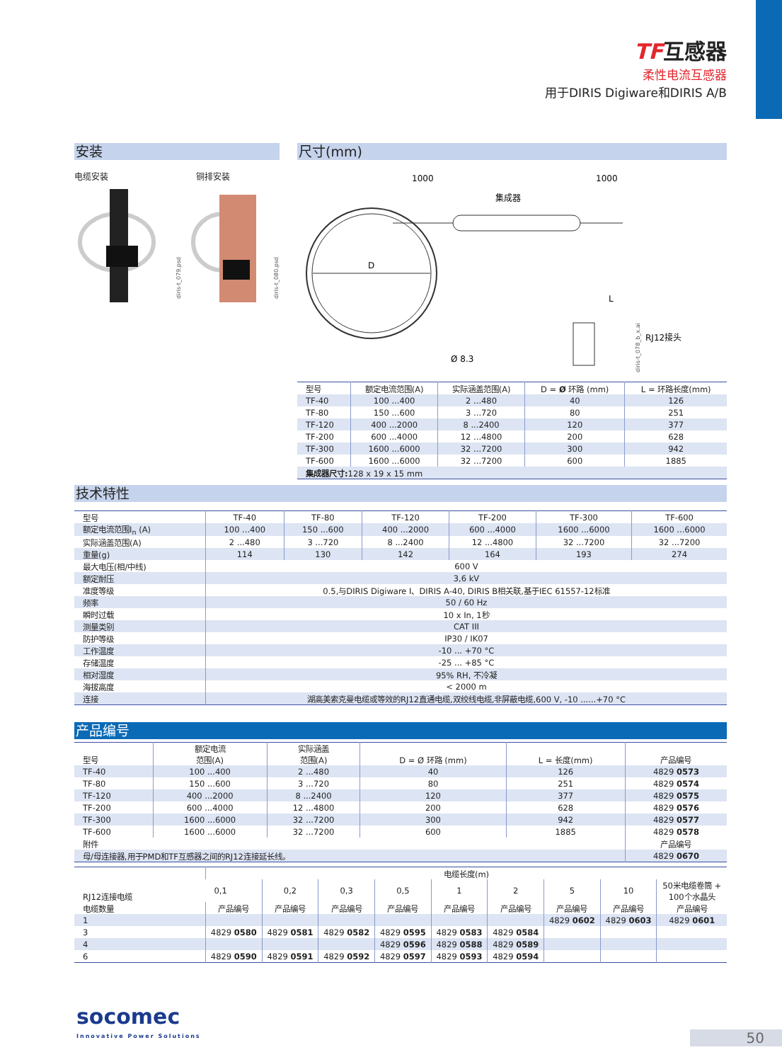TF互感器
柔性电流互感器
用于DIRIS Digiware和DIRIS A/B
安装
电缆安装 铜排安装
diris-t_079.psd
diris-t_080.psd
尺寸(mm)
1000
1000
集成器
D
Ø 8.3
RJ12接头
diris-t_078_b_x.ai
L
| 型号 | 额定电流范围(A) | 实际涵盖范围(A) | D = Ø 环路 (mm) | L = 环路长度(mm) |
| --- | --- | --- | --- | --- |
| TF-40 | 100 ...400 | 2 ...480 | 40 | 126 |
| TF-80 | 150 ...600 | 3 ...720 | 80 | 251 |
| TF-120 | 400 ...2000 | 8 ...2400 | 120 | 377 |
| TF-200 | 600 ...4000 | 12 ...4800 | 200 | 628 |
| TF-300 | 1600 ...6000 | 32 ...7200 | 300 | 942 |
| TF-600 | 1600 ...6000 | 32 ...7200 | 600 | 1885 |
| 集成器尺寸: 128 x 19 x 15 mm | | | | |
技术特性
| 型号 | TF-40 | TF-80 | TF-120 | TF-200 | TF-300 | TF-600 |
| --- | --- | --- | --- | --- | --- | --- |
| 额定电流范围I<sub>n</sub> (A) | 100 ...400 | 150 ...600 | 400 ...2000 | 600 ...4000 | 1600 ...6000 | 1600 ...6000 |
| 实际涵盖范围(A) | 2 ...480 | 3 ...720 | 8 ...2400 | 12 ...4800 | 32 ...7200 | 32 ...7200 |
| 重量(g) | 114 | 130 | 142 | 164 | 193 | 274 |
| 最大电压(相/中线) | 600 V | | | | | |
| 额定耐压 | 3,6 kV | | | | | |
| 准度等级 | 0.5,与DIRIS Digiware I、DIRIS A-40, DIRIS B相关联,基于IEC 61557-12标准 | | | | | |
| 频率 | 50 / 60 Hz | | | | | |
| 瞬时过载 | 10 x In, 1秒 | | | | | |
| 测量类别 | CAT III | | | | | |
| 防护等级 | IP30 / IK07 | | | | | |
| 工作温度 | -10 ... +70 °C | | | | | |
| 存储温度 | -25 ... +85 °C | | | | | |
| 相对湿度 | 95% RH, 不冷凝 | | | | | |
| 海拔高度 | < 2000 m | | | | | |
| 连接 | 湖高美索克曼电缆或等效的RJ12直通电缆,双绞线电缆,非屏蔽电缆,600 V, -10 ......+70 °C | | | | | |
产品编号
| 型号 | 额定电流 范围(A) | 实际涵盖 范围(A) | D = Ø 环路 (mm) | L = 长度(mm) | 产品编号 |
| --- | --- | --- | --- | --- | --- |
| TF-40 | 100 ...400 | 2 ...480 | 40 | 126 | 4829 0573 |
| TF-80 | 150 ...600 | 3 ...720 | 80 | 251 | 4829 0574 |
| TF-120 | 400 ...2000 | 8 ...2400 | 120 | 377 | 4829 0575 |
| TF-200 | 600 ...4000 | 12 ...4800 | 200 | 628 | 4829 0576 |
| TF-300 | 1600 ...6000 | 32 ...7200 | 300 | 942 | 4829 0577 |
| TF-600 | 1600 ...6000 | 32 ...7200 | 600 | 1885 | 4829 0578 |
| 附件 | | | | | 产品编号 |
| 母/母连接器,用于PMD和TF互感器之间的RJ12连接延长线。 | | | | | 4829 0670 |
| RJ12连接电缆 | 电缆长度(m) | | | | | | | | |
| --- | --- | --- | --- | --- | --- | --- | --- | --- | --- |
| | 0,1 | 0,2 | 0,3 | 0,5 | 1 | 2 | 5 | 10 | 50米电缆卷筒 + 100个水晶头 |
| 电缆数量 | 产品编号 | 产品编号 | 产品编号 | 产品编号 | 产品编号 | 产品编号 | 产品编号 | 产品编号 | 产品编号 |
| 1 | | | | | | | 4829 0602 | 4829 0603 | 4829 0601 |
| 3 | 4829 0580 | 4829 0581 | 4829 0582 | 4829 0595 | 4829 0583 | 4829 0584 | | | |
| 4 | | | | 4829 0596 | 4829 0588 | 4829 0589 | | | |
| 6 | 4829 0590 | 4829 0591 | 4829 0592 | 4829 0597 | 4829 0593 | 4829 0594 | | | |
socomec
Innovative Power Solutions
50